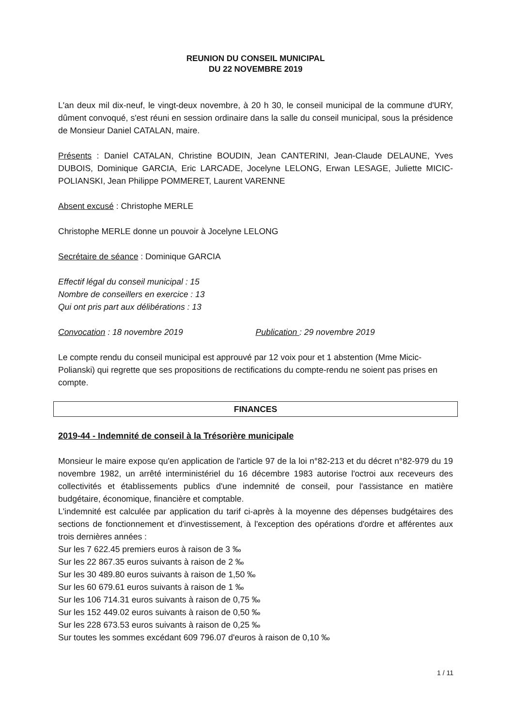REUNION DU CONSEIL MUNICIPAL
DU 22 NOVEMBRE 2019
L'an deux mil dix-neuf, le vingt-deux novembre, à 20 h 30, le conseil municipal de la commune d'URY, dûment convoqué, s'est réuni en session ordinaire dans la salle du conseil municipal, sous la présidence de Monsieur Daniel CATALAN, maire.
Présents : Daniel CATALAN, Christine BOUDIN, Jean CANTERINI, Jean-Claude DELAUNE, Yves DUBOIS, Dominique GARCIA, Eric LARCADE, Jocelyne LELONG, Erwan LESAGE, Juliette MICIC-POLIANSKI, Jean Philippe POMMERET, Laurent VARENNE
Absent excusé : Christophe MERLE
Christophe MERLE donne un pouvoir à Jocelyne LELONG
Secrétaire de séance : Dominique GARCIA
Effectif légal du conseil municipal : 15
Nombre de conseillers en exercice : 13
Qui ont pris part aux délibérations : 13
Convocation : 18 novembre 2019 Publication : 29 novembre 2019
Le compte rendu du conseil municipal est approuvé par 12 voix pour et 1 abstention (Mme Micic-Polianski) qui regrette que ses propositions de rectifications du compte-rendu ne soient pas prises en compte.
FINANCES
2019-44 - Indemnité de conseil à la Trésorière municipale
Monsieur le maire expose qu'en application de l'article 97 de la loi n°82-213 et du décret n°82-979 du 19 novembre 1982, un arrêté interministériel du 16 décembre 1983 autorise l'octroi aux receveurs des collectivités et établissements publics d'une indemnité de conseil, pour l'assistance en matière budgétaire, économique, financière et comptable.
L'indemnité est calculée par application du tarif ci-après à la moyenne des dépenses budgétaires des sections de fonctionnement et d'investissement, à l'exception des opérations d'ordre et afférentes aux trois dernières années :
Sur les 7 622.45 premiers euros à raison de 3 ‰
Sur les 22 867.35 euros suivants à raison de 2 ‰
Sur les 30 489.80 euros suivants à raison de 1,50 ‰
Sur les 60 679.61 euros suivants à raison de 1 ‰
Sur les 106 714.31 euros suivants à raison de 0,75 ‰
Sur les 152 449.02 euros suivants à raison de 0,50 ‰
Sur les 228 673.53 euros suivants à raison de 0,25 ‰
Sur toutes les sommes excédant 609 796.07 d'euros à raison de 0,10 ‰
1 / 11